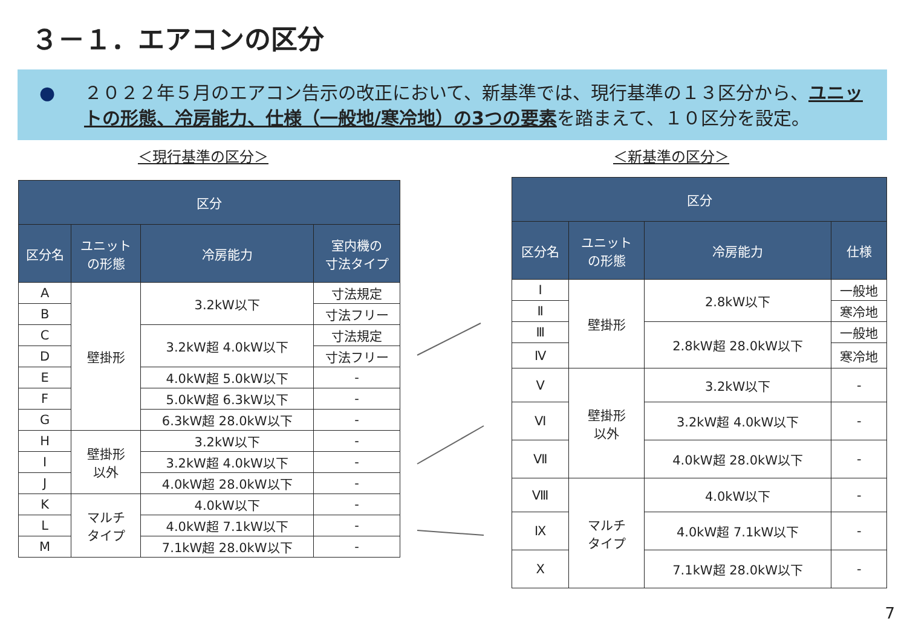３－１．エアコンの区分
● ２０２２年５月のエアコン告示の改正において、新基準では、現行基準の１３区分から、ユニットの形態、冷房能力、仕様（一般地/寒冷地）の3つの要素を踏まえて、１０区分を設定。
＜現行基準の区分＞ ＜新基準の区分＞
| 区分 | | | |
| --- | --- | --- | --- |
| 区分名 | ユニット の形態 | 冷房能力 | 室内機の 寸法タイプ |
| A | 壁掛形 | 3.2kW以下 | 寸法規定 |
| B | | | 寸法フリー |
| C | | 3.2kW超 4.0kW以下 | 寸法規定 |
| D | | | 寸法フリー |
| E | | 4.0kW超 5.0kW以下 | - |
| F | | 5.0kW超 6.3kW以下 | - |
| G | | 6.3kW超 28.0kW以下 | - |
| H | 壁掛形 以外 | 3.2kW以下 | - |
| I | | 3.2kW超 4.0kW以下 | - |
| J | | 4.0kW超 28.0kW以下 | - |
| K | マルチ タイプ | 4.0kW以下 | - |
| L | | 4.0kW超 7.1kW以下 | - |
| M | | 7.1kW超 28.0kW以下 | - |
| 区分 | | | |
| --- | --- | --- | --- |
| 区分名 | ユニット の形態 | 冷房能力 | 仕様 |
| Ⅰ | 壁掛形 | 2.8kW以下 | 一般地 |
| Ⅱ | | | 寒冷地 |
| Ⅲ | | 2.8kW超 28.0kW以下 | 一般地 |
| Ⅳ | | | 寒冷地 |
| Ⅴ | 壁掛形 以外 | 3.2kW以下 | - |
| Ⅵ | | 3.2kW超 4.0kW以下 | - |
| Ⅶ | | 4.0kW超 28.0kW以下 | - |
| Ⅷ | マルチ タイプ | 4.0kW以下 | - |
| Ⅸ | | 4.0kW超 7.1kW以下 | - |
| Ⅹ | | 7.1kW超 28.0kW以下 | - |
7